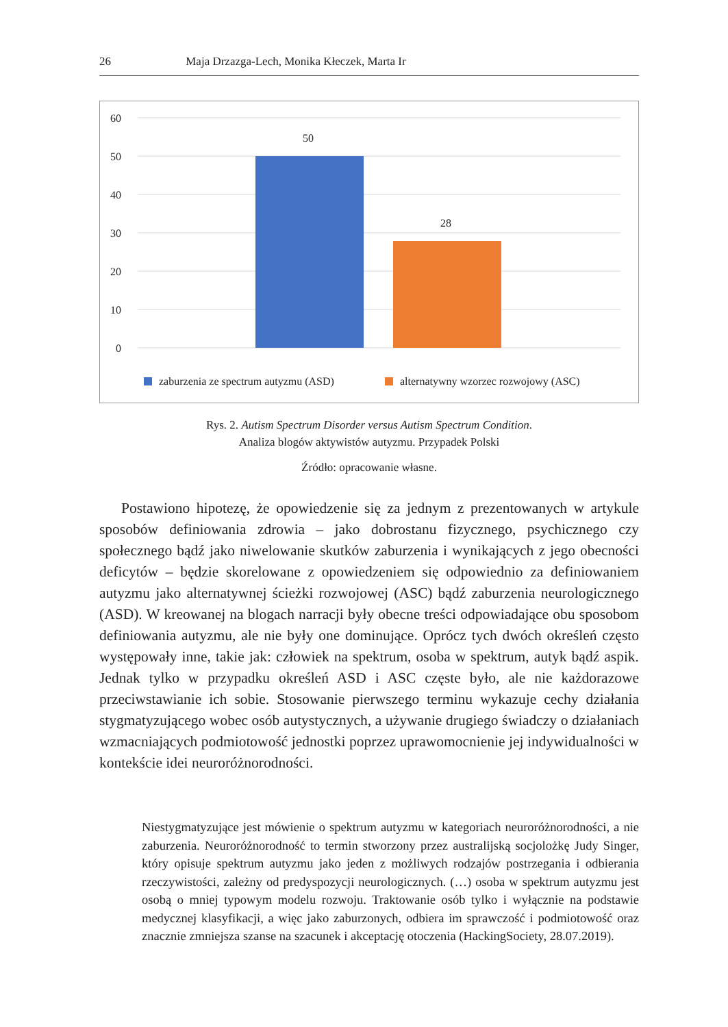26 Maja Drzazga-Lech, Monika Kłeczek, Marta Ir
60
50
40
30
20
10
0
50
28
zaburzenia ze spectrum autyzmu (ASD)
alternatywny wzorzec rozwojowy (ASC)
Rys. 2. Autism Spectrum Disorder versus Autism Spectrum Condition.
Analiza blogów aktywistów autyzmu. Przypadek Polski
Źródło: opracowanie własne.
Postawiono hipotezę, że opowiedzenie się za jednym z prezentowanych w artykule sposobów definiowania zdrowia – jako dobrostanu fizycznego, psychicznego czy społecznego bądź jako niwelowanie skutków zaburzenia i wynikających z jego obecności deficytów – będzie skorelowane z opowiedzeniem się odpowiednio za definiowaniem autyzmu jako alternatywnej ścieżki rozwojowej (ASC) bądź zaburzenia neurologicznego (ASD). W kreowanej na blogach narracji były obecne treści odpowiadające obu sposobom definiowania autyzmu, ale nie były one dominujące. Oprócz tych dwóch określeń często występowały inne, takie jak: człowiek na spektrum, osoba w spektrum, autyk bądź aspik. Jednak tylko w przypadku określeń ASD i ASC częste było, ale nie każdorazowe przeciwstawianie ich sobie. Stosowanie pierwszego terminu wykazuje cechy działania stygmatyzującego wobec osób autystycznych, a używanie drugiego świadczy o działaniach wzmacniających podmiotowość jednostki poprzez uprawomocnienie jej indywidualności w kontekście idei neuroróżnorodności.
Niestygmatyzujące jest mówienie o spektrum autyzmu w kategoriach neuroróżnorodności, a nie zaburzenia. Neuroróżnorodność to termin stworzony przez australijską socjolożkę Judy Singer, który opisuje spektrum autyzmu jako jeden z możliwych rodzajów postrzegania i odbierania rzeczywistości, zależny od predyspozycji neurologicznych. (…) osoba w spektrum autyzmu jest osobą o mniej typowym modelu rozwoju. Traktowanie osób tylko i wyłącznie na podstawie medycznej klasyfikacji, a więc jako zaburzonych, odbiera im sprawczość i podmiotowość oraz znacznie zmniejsza szanse na szacunek i akceptację otoczenia (HackingSociety, 28.07.2019).